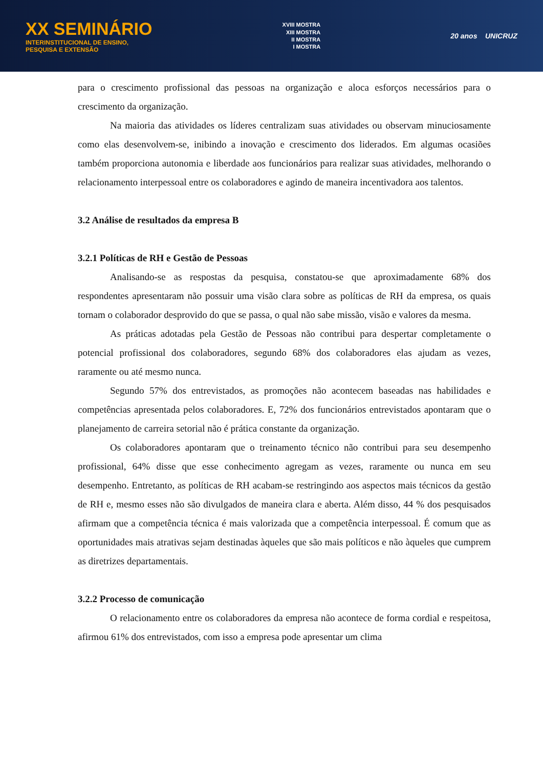XX SEMINÁRIO
INTERINSTITUCIONAL DE ENSINO,
PESQUISA E EXTENSÃO
XVIII MOSTRA
XIII MOSTRA
II MOSTRA
I MOSTRA
20 anos UNICRUZ
para o crescimento profissional das pessoas na organização e aloca esforços necessários para o crescimento da organização.
Na maioria das atividades os líderes centralizam suas atividades ou observam minuciosamente como elas desenvolvem-se, inibindo a inovação e crescimento dos liderados. Em algumas ocasiões também proporciona autonomia e liberdade aos funcionários para realizar suas atividades, melhorando o relacionamento interpessoal entre os colaboradores e agindo de maneira incentivadora aos talentos.
3.2 Análise de resultados da empresa B
3.2.1 Políticas de RH e Gestão de Pessoas
Analisando-se as respostas da pesquisa, constatou-se que aproximadamente 68% dos respondentes apresentaram não possuir uma visão clara sobre as políticas de RH da empresa, os quais tornam o colaborador desprovido do que se passa, o qual não sabe missão, visão e valores da mesma.
As práticas adotadas pela Gestão de Pessoas não contribui para despertar completamente o potencial profissional dos colaboradores, segundo 68% dos colaboradores elas ajudam as vezes, raramente ou até mesmo nunca.
Segundo 57% dos entrevistados, as promoções não acontecem baseadas nas habilidades e competências apresentada pelos colaboradores. E, 72% dos funcionários entrevistados apontaram que o planejamento de carreira setorial não é prática constante da organização.
Os colaboradores apontaram que o treinamento técnico não contribui para seu desempenho profissional, 64% disse que esse conhecimento agregam as vezes, raramente ou nunca em seu desempenho. Entretanto, as políticas de RH acabam-se restringindo aos aspectos mais técnicos da gestão de RH e, mesmo esses não são divulgados de maneira clara e aberta. Além disso, 44 % dos pesquisados afirmam que a competência técnica é mais valorizada que a competência interpessoal. É comum que as oportunidades mais atrativas sejam destinadas àqueles que são mais políticos e não àqueles que cumprem as diretrizes departamentais.
3.2.2 Processo de comunicação
O relacionamento entre os colaboradores da empresa não acontece de forma cordial e respeitosa, afirmou 61% dos entrevistados, com isso a empresa pode apresentar um clima